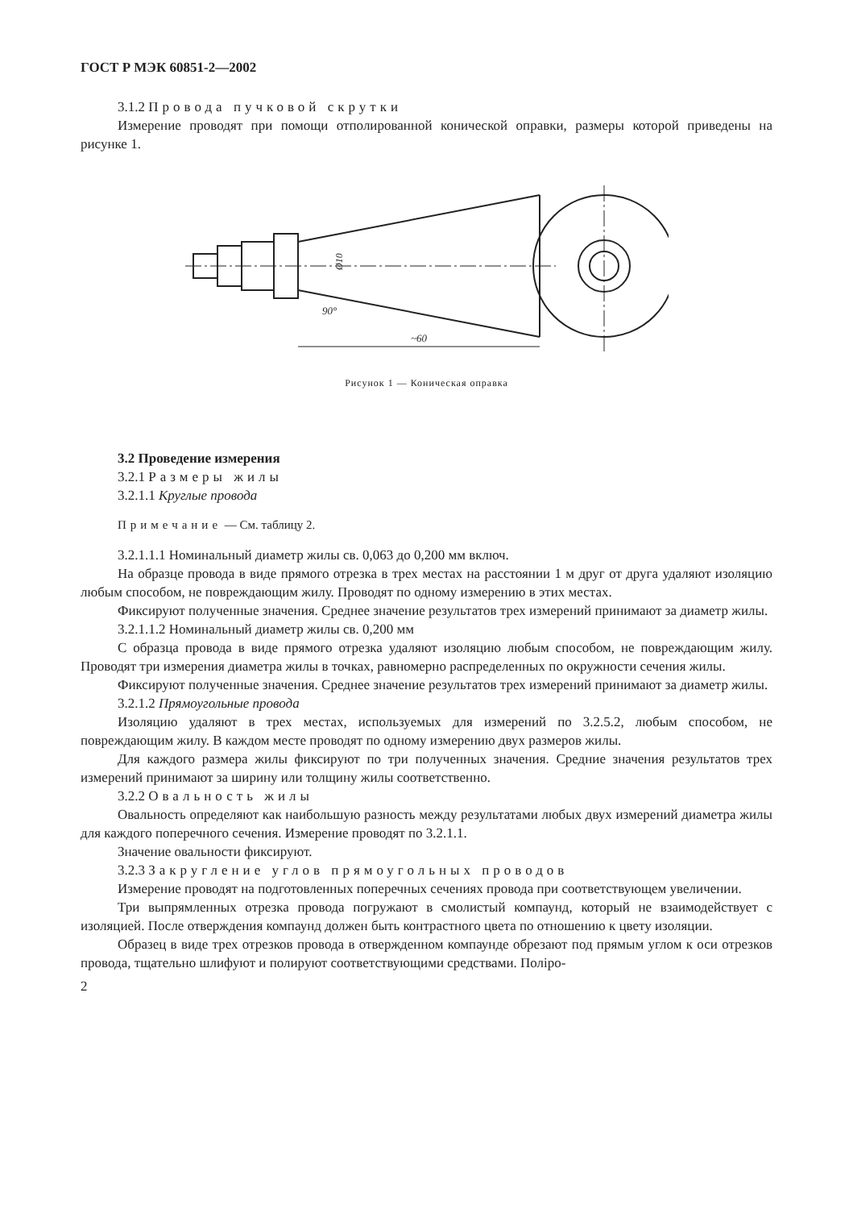ГОСТ Р МЭК 60851-2—2002
3.1.2 Провода пучковой скрутки
Измерение проводят при помощи отполированной конической оправки, размеры которой приведены на рисунке 1.
~60
90°
Ø10
Рисунок 1 — Коническая оправка
3.2 Проведение измерения
3.2.1 Размеры жилы
3.2.1.1 Круглые провода
Примечание — См. таблицу 2.
3.2.1.1.1 Номинальный диаметр жилы св. 0,063 до 0,200 мм включ.
На образце провода в виде прямого отрезка в трех местах на расстоянии 1 м друг от друга удаляют изоляцию любым способом, не повреждающим жилу. Проводят по одному измерению в этих местах.
Фиксируют полученные значения. Среднее значение результатов трех измерений принимают за диаметр жилы.
3.2.1.1.2 Номинальный диаметр жилы св. 0,200 мм
С образца провода в виде прямого отрезка удаляют изоляцию любым способом, не повреждающим жилу. Проводят три измерения диаметра жилы в точках, равномерно распределенных по окружности сечения жилы.
Фиксируют полученные значения. Среднее значение результатов трех измерений принимают за диаметр жилы.
3.2.1.2 Прямоугольные провода
Изоляцию удаляют в трех местах, используемых для измерений по 3.2.5.2, любым способом, не повреждающим жилу. В каждом месте проводят по одному измерению двух размеров жилы.
Для каждого размера жилы фиксируют по три полученных значения. Средние значения результатов трех измерений принимают за ширину или толщину жилы соответственно.
3.2.2 Овальность жилы
Овальность определяют как наибольшую разность между результатами любых двух измерений диаметра жилы для каждого поперечного сечения. Измерение проводят по 3.2.1.1.
Значение овальности фиксируют.
3.2.3 Закругление углов прямоугольных проводов
Измерение проводят на подготовленных поперечных сечениях провода при соответствующем увеличении.
Три выпрямленных отрезка провода погружают в смолистый компаунд, который не взаимодействует с изоляцией. После отверждения компаунд должен быть контрастного цвета по отношению к цвету изоляции.
Образец в виде трех отрезков провода в отвержденном компаунде обрезают под прямым углом к оси отрезков провода, тщательно шлифуют и полируют соответствующими средствами. Поліро-
2